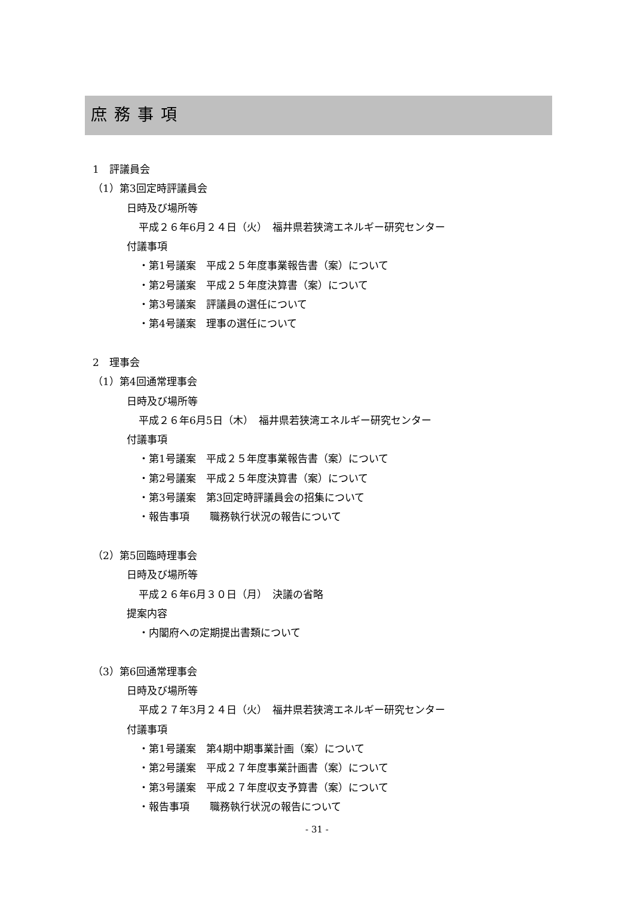庶務事項
1　評議員会
（1）第3回定時評議員会
日時及び場所等
平成２６年6月２４日（火）　福井県若狭湾エネルギー研究センター
付議事項
・第1号議案　平成２５年度事業報告書（案）について
・第2号議案　平成２５年度決算書（案）について
・第3号議案　評議員の選任について
・第4号議案　理事の選任について
2　理事会
（1）第4回通常理事会
日時及び場所等
平成２６年6月5日（木）　福井県若狭湾エネルギー研究センター
付議事項
・第1号議案　平成２５年度事業報告書（案）について
・第2号議案　平成２５年度決算書（案）について
・第3号議案　第3回定時評議員会の招集について
・報告事項　　職務執行状況の報告について
（2）第5回臨時理事会
日時及び場所等
平成２６年6月３０日（月）　決議の省略
提案内容
・内閣府への定期提出書類について
（3）第6回通常理事会
日時及び場所等
平成２７年3月２４日（火）　福井県若狭湾エネルギー研究センター
付議事項
・第1号議案　第4期中期事業計画（案）について
・第2号議案　平成２７年度事業計画書（案）について
・第3号議案　平成２７年度収支予算書（案）について
・報告事項　　職務執行状況の報告について
- 31 -